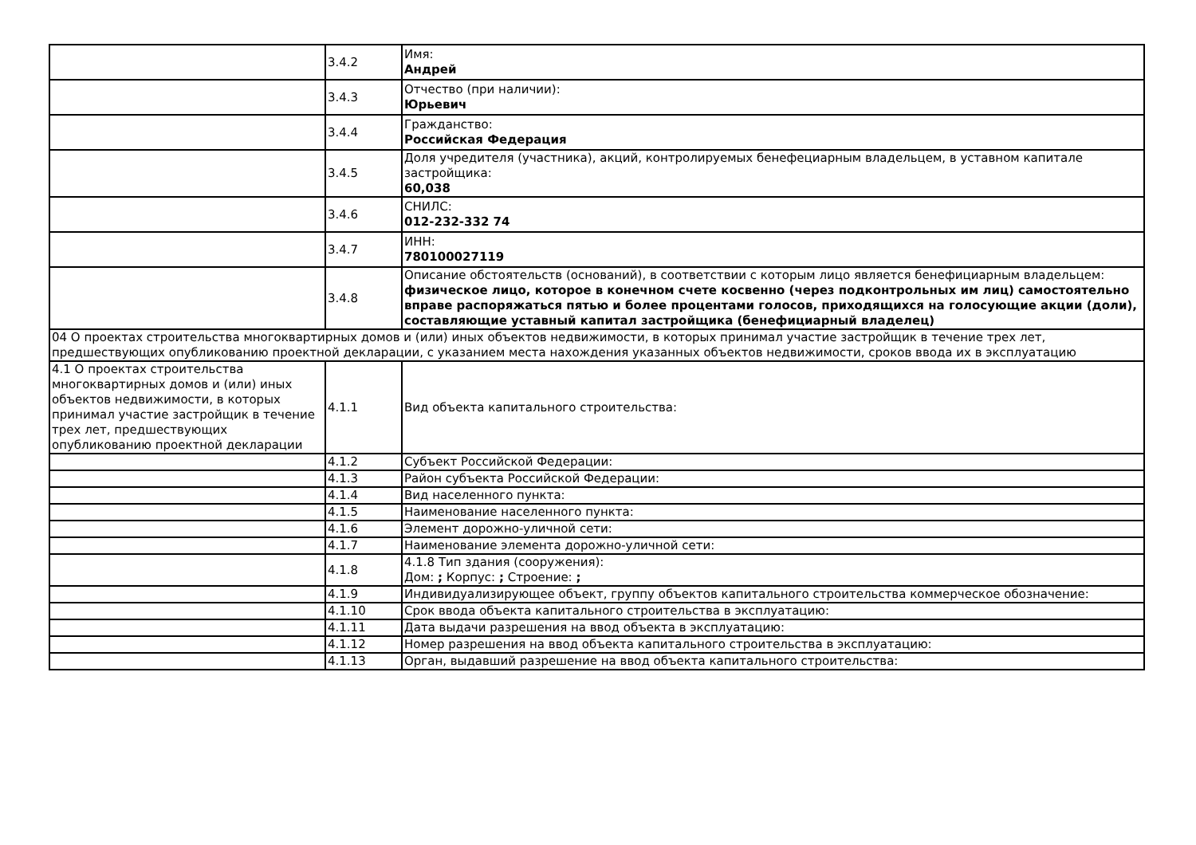| | 3.4.2 | Имя: Андрей |
| | 3.4.3 | Отчество (при наличии): Юрьевич |
| | 3.4.4 | Гражданство: Российская Федерация |
| | 3.4.5 | Доля учредителя (участника), акций, контролируемых бенефециарным владельцем, в уставном капитале застройщика: 60,038 |
| | 3.4.6 | СНИЛС: 012-232-332 74 |
| | 3.4.7 | ИНН: 780100027119 |
| | 3.4.8 | Описание обстоятельств (оснований), в соответствии с которым лицо является бенефициарным владельцем: физическое лицо, которое в конечном счете косвенно (через подконтрольных им лиц) самостоятельно вправе распоряжаться пятью и более процентами голосов, приходящихся на голосующие акции (доли), составляющие уставный капитал застройщика (бенефициарный владелец) |
| 04 О проектах строительства многоквартирных домов и (или) иных объектов недвижимости, в которых принимал участие застройщик в течение трех лет, предшествующих опубликованию проектной декларации, с указанием места нахождения указанных объектов недвижимости, сроков ввода их в эксплуатацию | | |
| 4.1 О проектах строительства многоквартирных домов и (или) иных объектов недвижимости, в которых принимал участие застройщик в течение трех лет, предшествующих опубликованию проектной декларации | 4.1.1 | Вид объекта капитального строительства: |
| | 4.1.2 | Субъект Российской Федерации: |
| | 4.1.3 | Район субъекта Российской Федерации: |
| | 4.1.4 | Вид населенного пункта: |
| | 4.1.5 | Наименование населенного пункта: |
| | 4.1.6 | Элемент дорожно-уличной сети: |
| | 4.1.7 | Наименование элемента дорожно-уличной сети: |
| | 4.1.8 | 4.1.8 Тип здания (сооружения): Дом: ; Корпус: ; Строение: ; |
| | 4.1.9 | Индивидуализирующее объект, группу объектов капитального строительства коммерческое обозначение: |
| | 4.1.10 | Срок ввода объекта капитального строительства в эксплуатацию: |
| | 4.1.11 | Дата выдачи разрешения на ввод объекта в эксплуатацию: |
| | 4.1.12 | Номер разрешения на ввод объекта капитального строительства в эксплуатацию: |
| | 4.1.13 | Орган, выдавший разрешение на ввод объекта капитального строительства: |